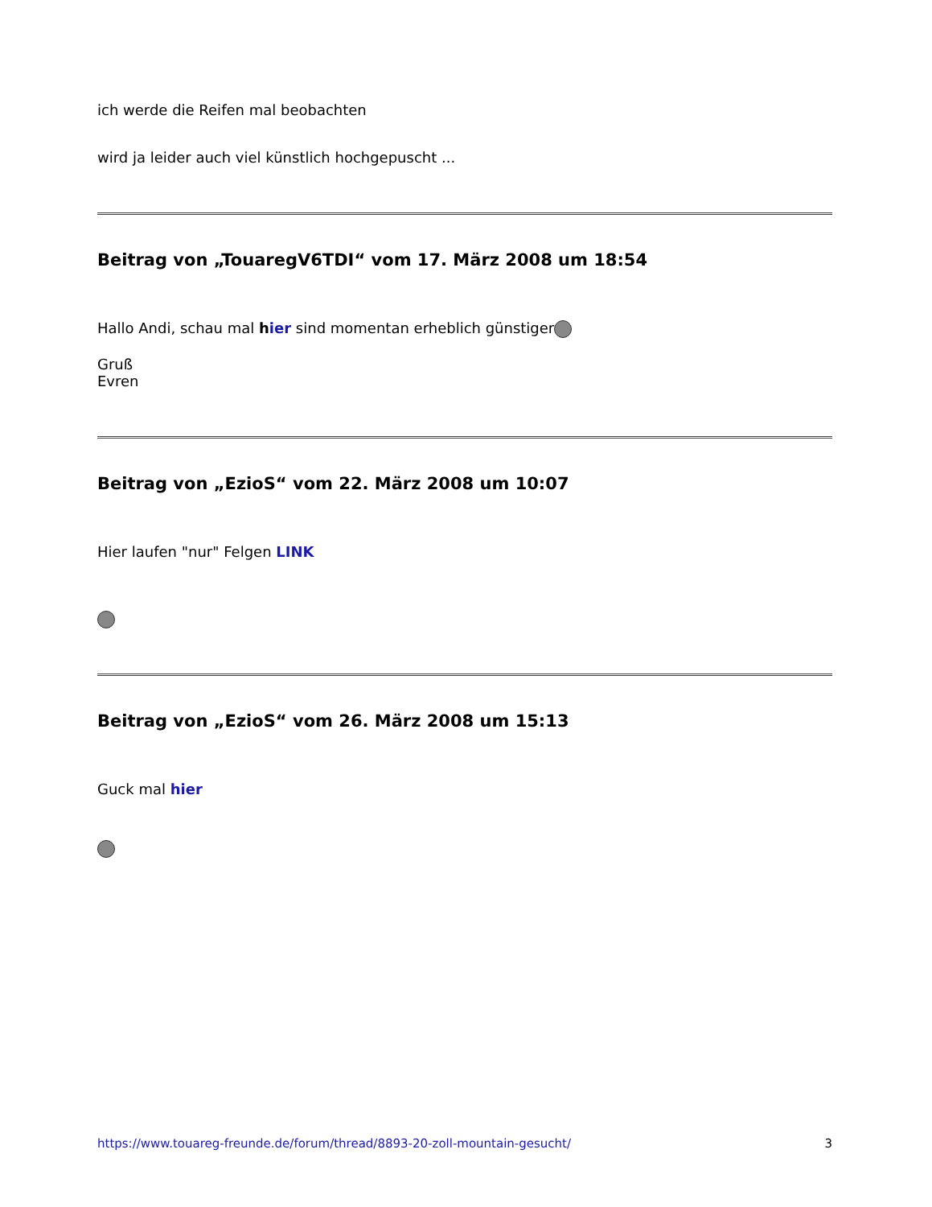ich werde die Reifen mal beobachten
wird ja leider auch viel künstlich hochgepuscht ...
Beitrag von „TouaregV6TDI“ vom 17. März 2008 um 18:54
Hallo Andi, schau mal hier sind momentan erheblich günstiger
Gruß
Evren
Beitrag von „EzioS“ vom 22. März 2008 um 10:07
Hier laufen "nur" Felgen LINK
Beitrag von „EzioS“ vom 26. März 2008 um 15:13
Guck mal hier
https://www.touareg-freunde.de/forum/thread/8893-20-zoll-mountain-gesucht/ 3